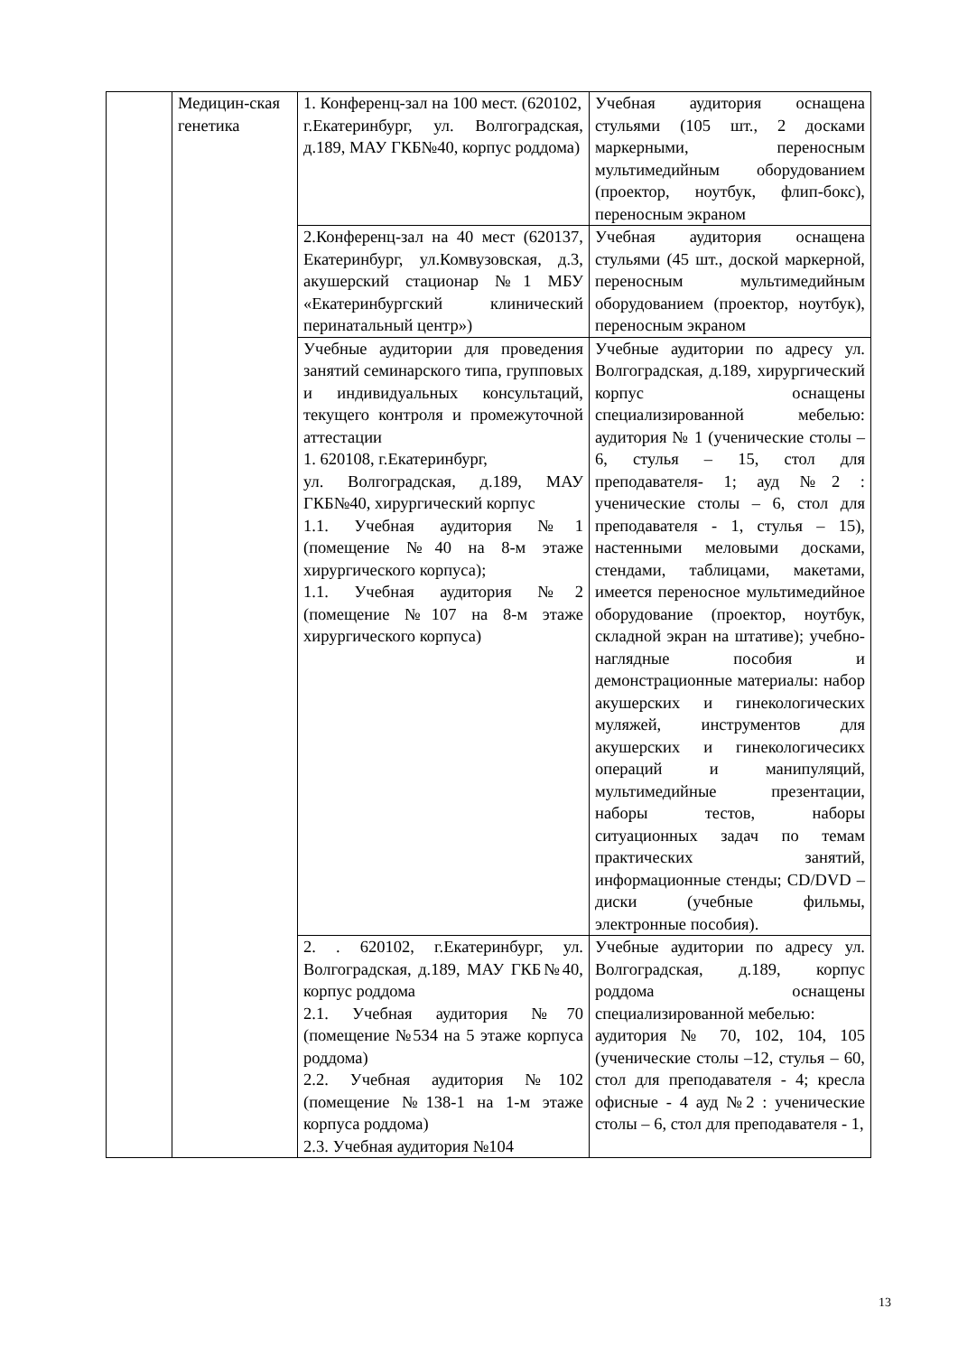| | Медицин-ская генетика | 1. Конференц-зал на 100 мест. (620102, г.Екатеринбург, ул. Волгоградская, д.189, МАУ ГКБ№40, корпус роддома) | Учебная аудитория оснащена стульями (105 шт., 2 досками маркерными, переносным мультимедийным оборудованием (проектор, ноутбук, флип-бокс), переносным экраном |
| | | 2.Конференц-зал на 40 мест (620137, Екатеринбург, ул.Комвузовская, д.3, акушерский стационар №1 МБУ «Екатеринбургский клинический перинатальный центр») | Учебная аудитория оснащена стульями (45 шт., доской маркерной, переносным мультимедийным оборудованием (проектор, ноутбук), переносным экраном |
| | | Учебные аудитории для проведения занятий семинарского типа, групповых и индивидуальных консультаций, текущего контроля и промежуточной аттестации 1. 620108, г.Екатеринбург, ул. Волгоградская, д.189, МАУ ГКБ№40, хирургический корпус 1.1. Учебная аудитория №1 (помещение №40 на 8-м этаже хирургического корпуса); 1.1. Учебная аудитория №2 (помещение №107 на 8-м этаже хирургического корпуса) | Учебные аудитории по адресу ул. Волгоградская, д.189, хирургический корпус оснащены специализированной мебелью: аудитория № 1 (ученические столы –6, стулья – 15, стол для преподавателя- 1; ауд №2 : ученические столы – 6, стол для преподавателя - 1, стулья – 15), настенными меловыми досками, стендами, таблицами, макетами, имеется переносное мультимедийное оборудование (проектор, ноутбук, складной экран на штативе); учебно-наглядные пособия и демонстрационные материалы: набор акушерских и гинекологических муляжей, инструментов для акушерских и гинекологичесикх операций и манипуляций, мультимедийные презентации, наборы тестов, наборы ситуационных задач по темам практических занятий, информационные стенды; CD/DVD – диски (учебные фильмы, электронные пособия). |
| | | 2. . 620102, г.Екатеринбург, ул. Волгоградская, д.189, МАУ ГКБ№40, корпус роддома 2.1. Учебная аудитория №70 (помещение №534 на 5 этаже корпуса роддома) 2.2. Учебная аудитория №102 (помещение №138-1 на 1-м этаже корпуса роддома) 2.3. Учебная аудитория №104 | Учебные аудитории по адресу ул. Волгоградская, д.189, корпус роддома оснащены специализированной мебелью: аудитория № 70, 102, 104, 105 (ученические столы –12, стулья – 60, стол для преподавателя - 4; кресла офисные - 4 ауд №2 : ученические столы – 6, стол для преподавателя - 1, |
13